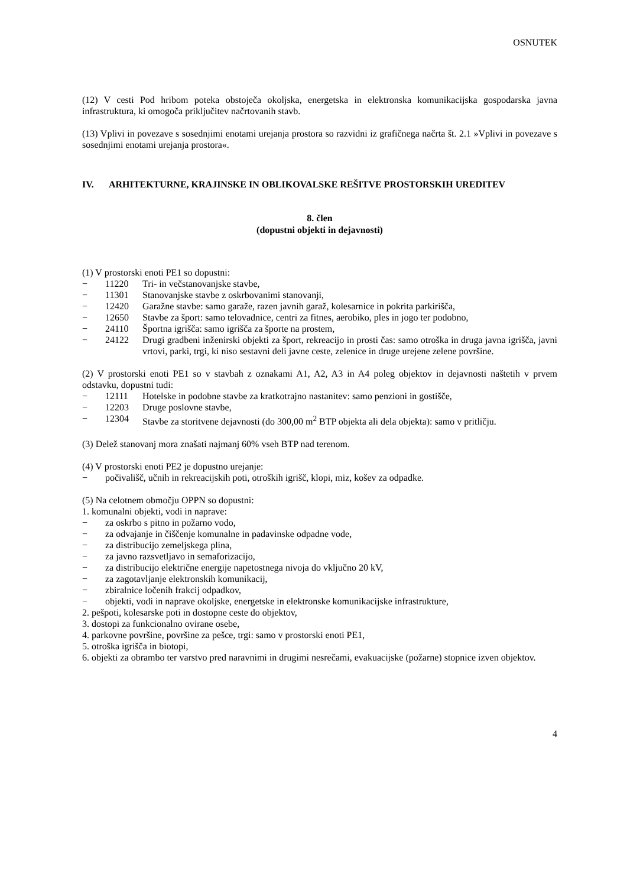OSNUTEK
(12) V cesti Pod hribom poteka obstoječa okoljska, energetska in elektronska komunikacijska gospodarska javna infrastruktura, ki omogoča priključitev načrtovanih stavb.
(13) Vplivi in povezave s sosednjimi enotami urejanja prostora so razvidni iz grafičnega načrta št. 2.1 »Vplivi in povezave s sosednjimi enotami urejanja prostora«.
IV. ARHITEKTURNE, KRAJINSKE IN OBLIKOVALSKE REŠITVE PROSTORSKIH UREDITEV
8. člen
(dopustni objekti in dejavnosti)
(1) V prostorski enoti PE1 so dopustni:
− 11220 Tri- in večstanovanjske stavbe,
− 11301 Stanovanjske stavbe z oskrbovanimi stanovanji,
− 12420 Garažne stavbe: samo garaže, razen javnih garaž, kolesarnice in pokrita parkirišča,
− 12650 Stavbe za šport: samo telovadnice, centri za fitnes, aerobiko, ples in jogo ter podobno,
− 24110 Športna igrišča: samo igrišča za športe na prostem,
− 24122 Drugi gradbeni inženirski objekti za šport, rekreacijo in prosti čas: samo otroška in druga javna igrišča, javni vrtovi, parki, trgi, ki niso sestavni deli javne ceste, zelenice in druge urejene zelene površine.
(2) V prostorski enoti PE1 so v stavbah z oznakami A1, A2, A3 in A4 poleg objektov in dejavnosti naštetih v prvem odstavku, dopustni tudi:
− 12111 Hotelske in podobne stavbe za kratkotrajno nastanitev: samo penzioni in gostišče,
− 12203 Druge poslovne stavbe,
− 12304 Stavbe za storitvene dejavnosti (do 300,00 m<sup>2</sup> BTP objekta ali dela objekta): samo v pritličju.
(3) Delež stanovanj mora znašati najmanj 60% vseh BTP nad terenom.
(4) V prostorski enoti PE2 je dopustno urejanje:
− počivališč, učnih in rekreacijskih poti, otroških igrišč, klopi, miz, košev za odpadke.
(5) Na celotnem območju OPPN so dopustni:
1. komunalni objekti, vodi in naprave:
− za oskrbo s pitno in požarno vodo,
− za odvajanje in čiščenje komunalne in padavinske odpadne vode,
− za distribucijo zemeljskega plina,
− za javno razsvetljavo in semaforizacijo,
− za distribucijo električne energije napetostnega nivoja do vključno 20 kV,
− za zagotavljanje elektronskih komunikacij,
− zbiralnice ločenih frakcij odpadkov,
− objekti, vodi in naprave okoljske, energetske in elektronske komunikacijske infrastrukture,
2. pešpoti, kolesarske poti in dostopne ceste do objektov,
3. dostopi za funkcionalno ovirane osebe,
4. parkovne površine, površine za pešce, trgi: samo v prostorski enoti PE1,
5. otroška igrišča in biotopi,
6. objekti za obrambo ter varstvo pred naravnimi in drugimi nesrečami, evakuacijske (požarne) stopnice izven objektov.
4